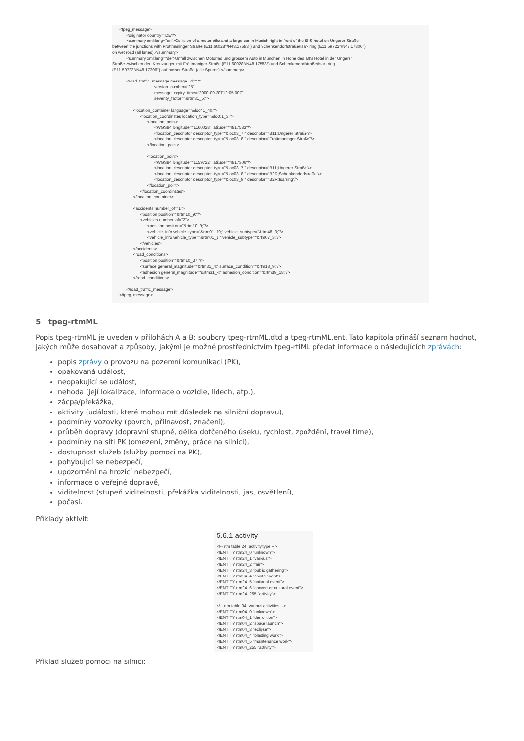<tpeg_message> <originator country="DE"/> <summary xml:lang="en">Collision of a motor bike and a large car in Munich right in front of the IBIS hotel on Ungerer Straße between the junctions with Fröttmaninger Straße (E11.60028°/N48.17583°) and Schenkendorfstraße/Isar- ring (E11.59722°/N48.17306°) on wet road (all lanes).</summary> <summary xml:lang="de">Unfall zwischen Motorrad und grossem Auto in München in Höhe des IBIS Hotel in der Ungerer Straße zwischen den Kreuzungen mit Fröttmaniger Straße (E11.60028°/N48.17583°) und Schenkendorfstraße/Isar- ring (E11.59722°/N48.17306°) auf nasser Straße (alle Spuren).</summary> <road_traffic_message message_id="7" version_number="25" message_expiry_time="2000-09-30T12:05:00Z" severity_factor="&rtm31_5;"> <location_container language="&loc41_40;"> <location_coordinates location_type="&loc01_3;"> <location_point> <WGS84 longitude="1160028" latitude="4817583"/> <location_descriptor descriptor_type="&loc03_7;" descriptor="B11;Ungerer Straße"/> <location_descriptor descriptor_type="&loc03_8;" descriptor="Fröttmaninger Straße"/> </location_point> <location_point> <WGS84 longitude="1159722" latitude="4817306"/> <location_descriptor descriptor_type="&loc03_7;" descriptor="B11;Ungerer Straße"/> <location_descriptor descriptor_type="&loc03_8;" descriptor="B2R;Schenkendorfstraße"/> <location_descriptor descriptor_type="&loc03_9;" descriptor="B2R;Isarring"/> </location_point> </location_coordinates> </location_container> <accidents number_of="1"> <position position="&rtm10_9;"/> <vehicles number_of="2"> <position position="&rtm10_9;"/> <vehicle_info vehicle_type="&rtm01_19;" vehicle_subtype="&rtm48_3;"/> <vehicle_info vehicle_type="&rtm01_1;" vehicle_subtype="&rtm07_3;"/> </vehicles> </accidents> <road_conditions> <position position="&rtm10_37;"/> <surface general_magnitude="&rtm31_4;" surface_condition="&rtm18_9;"/> <adhesion general_magnitude="&rtm31_4;" adhesion_condition="&rtm39_18;"/> </road_conditions> </road_traffic_message> </tpeg_message>
5 tpeg-rtmML
Popis tpeg-rtmML je uveden v přílohách A a B: soubory tpeg-rtmML.dtd a tpeg-rtmML.ent. Tato kapitola přináší seznam hodnot, jakých může dosahovat a způsoby, jakými je možné prostřednictvím tpeg-rtiML předat informace o následujících zprávách:
popis zprávy o provozu na pozemní komunikaci (PK),
opakovaná událost,
neopakující se událost,
nehoda (její lokalizace, informace o vozidle, lidech, atp.),
zácpa/překážka,
aktivity (události, které mohou mít důsledek na silniční dopravu),
podmínky vozovky (povrch, přilnavost, značení),
průběh dopravy (dopravní stupně, délka dotčeného úseku, rychlost, zpoždění, travel time),
podmínky na síti PK (omezení, změny, práce na silnici),
dostupnost služeb (služby pomoci na PK),
pohybující se nebezpečí,
upozornění na hrozící nebezpečí,
informace o veřejné dopravě,
viditelnost (stupeň viditelnosti, překážka viditelnosti, jas, osvětlení),
počasí.
Příklady aktivit:
5.6.1 activity
<!-- rtm table 24: activity type --> <!ENTITY rtm24_0 "unknown"> <!ENTITY rtm24_1 "various"> <!ENTITY rtm24_2 "fair"> <!ENTITY rtm24_3 "public gathering"> <!ENTITY rtm24_4 "sports event"> <!ENTITY rtm24_5 "national event"> <!ENTITY rtm24_6 "concert or cultural event"> <!ENTITY rtm24_255 "activity"> <!-- rtm table 04: various activities --> <!ENTITY rtm04_0 "unknown"> <!ENTITY rtm04_1 "demolition"> <!ENTITY rtm04_2 "space launch"> <!ENTITY rtm04_3 "eclipse"> <!ENTITY rtm04_4 "blasting work"> <!ENTITY rtm04_5 "maintenance work"> <!ENTITY rtm04_255 "activity">
Příklad služeb pomoci na silnici: